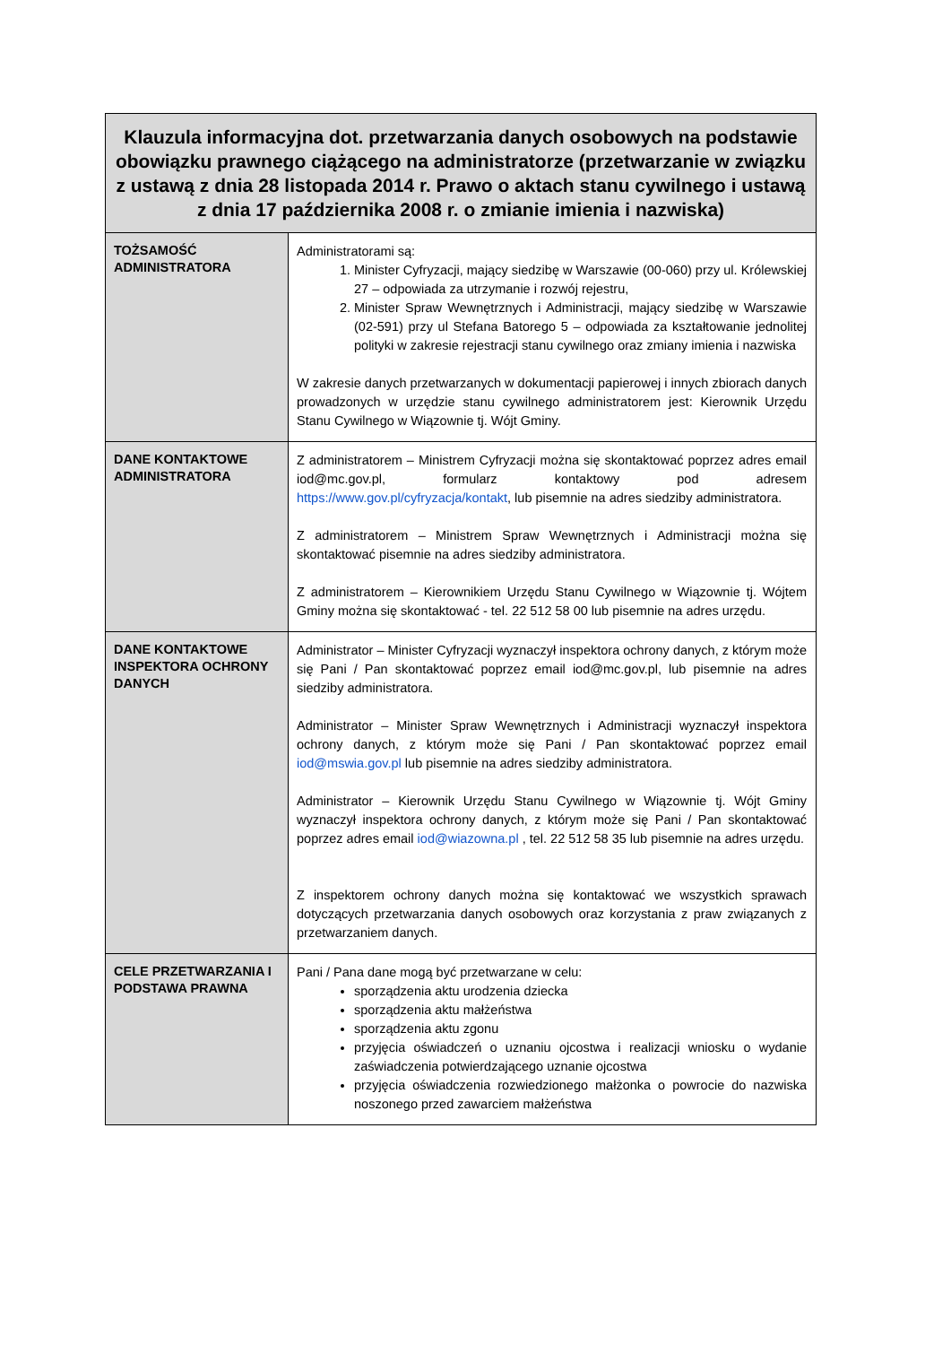| Klauzula informacyjna dot. przetwarzania danych osobowych na podstawie obowiązku prawnego ciążącego na administratorze (przetwarzanie w związku z ustawą z dnia 28 listopada 2014 r. Prawo o aktach stanu cywilnego i ustawą z dnia 17 października 2008 r. o zmianie imienia i nazwiska) | |
| --- | --- |
| TOŻSAMOŚĆ ADMINISTRATORA | Administratorami są: 1. Minister Cyfryzacji, mający siedzibę w Warszawie (00-060) przy ul. Królewskiej 27 – odpowiada za utrzymanie i rozwój rejestru, 2. Minister Spraw Wewnętrznych i Administracji, mający siedzibę w Warszawie (02-591) przy ul Stefana Batorego 5 – odpowiada za kształtowanie jednolitej polityki w zakresie rejestracji stanu cywilnego oraz zmiany imienia i nazwiska W zakresie danych przetwarzanych w dokumentacji papierowej i innych zbiorach danych prowadzonych w urzędzie stanu cywilnego administratorem jest: Kierownik Urzędu Stanu Cywilnego w Wiązownie tj. Wójt Gminy. |
| DANE KONTAKTOWE ADMINISTRATORA | Z administratorem – Ministrem Cyfryzacji można się skontaktować poprzez adres email iod@mc.gov.pl, formularz kontaktowy pod adresem https://www.gov.pl/cyfryzacja/kontakt , lub pisemnie na adres siedziby administratora. Z administratorem – Ministrem Spraw Wewnętrznych i Administracji można się skontaktować pisemnie na adres siedziby administratora. Z administratorem – Kierownikiem Urzędu Stanu Cywilnego w Wiązownie tj. Wójtem Gminy można się skontaktować - tel. 22 512 58 00 lub pisemnie na adres urzędu. |
| DANE KONTAKTOWE INSPEKTORA OCHRONY DANYCH | Administrator – Minister Cyfryzacji wyznaczył inspektora ochrony danych, z którym może się Pani / Pan skontaktować poprzez email iod@mc.gov.pl, lub pisemnie na adres siedziby administratora. Administrator – Minister Spraw Wewnętrznych i Administracji wyznaczył inspektora ochrony danych, z którym może się Pani / Pan skontaktować poprzez email iod@mswia.gov.pl lub pisemnie na adres siedziby administratora. Administrator – Kierownik Urzędu Stanu Cywilnego w Wiązownie tj. Wójt Gminy wyznaczył inspektora ochrony danych, z którym może się Pani / Pan skontaktować poprzez adres email iod@wiazowna.pl , tel. 22 512 58 35 lub pisemnie na adres urzędu. Z inspektorem ochrony danych można się kontaktować we wszystkich sprawach dotyczących przetwarzania danych osobowych oraz korzystania z praw związanych z przetwarzaniem danych. |
| CELE PRZETWARZANIA I PODSTAWA PRAWNA | Pani / Pana dane mogą być przetwarzane w celu: sporządzenia aktu urodzenia dziecka sporządzenia aktu małżeństwa sporządzenia aktu zgonu przyjęcia oświadczeń o uznaniu ojcostwa i realizacji wniosku o wydanie zaświadczenia potwierdzającego uznanie ojcostwa przyjęcia oświadczenia rozwiedzionego małżonka o powrocie do nazwiska noszonego przed zawarciem małżeństwa |